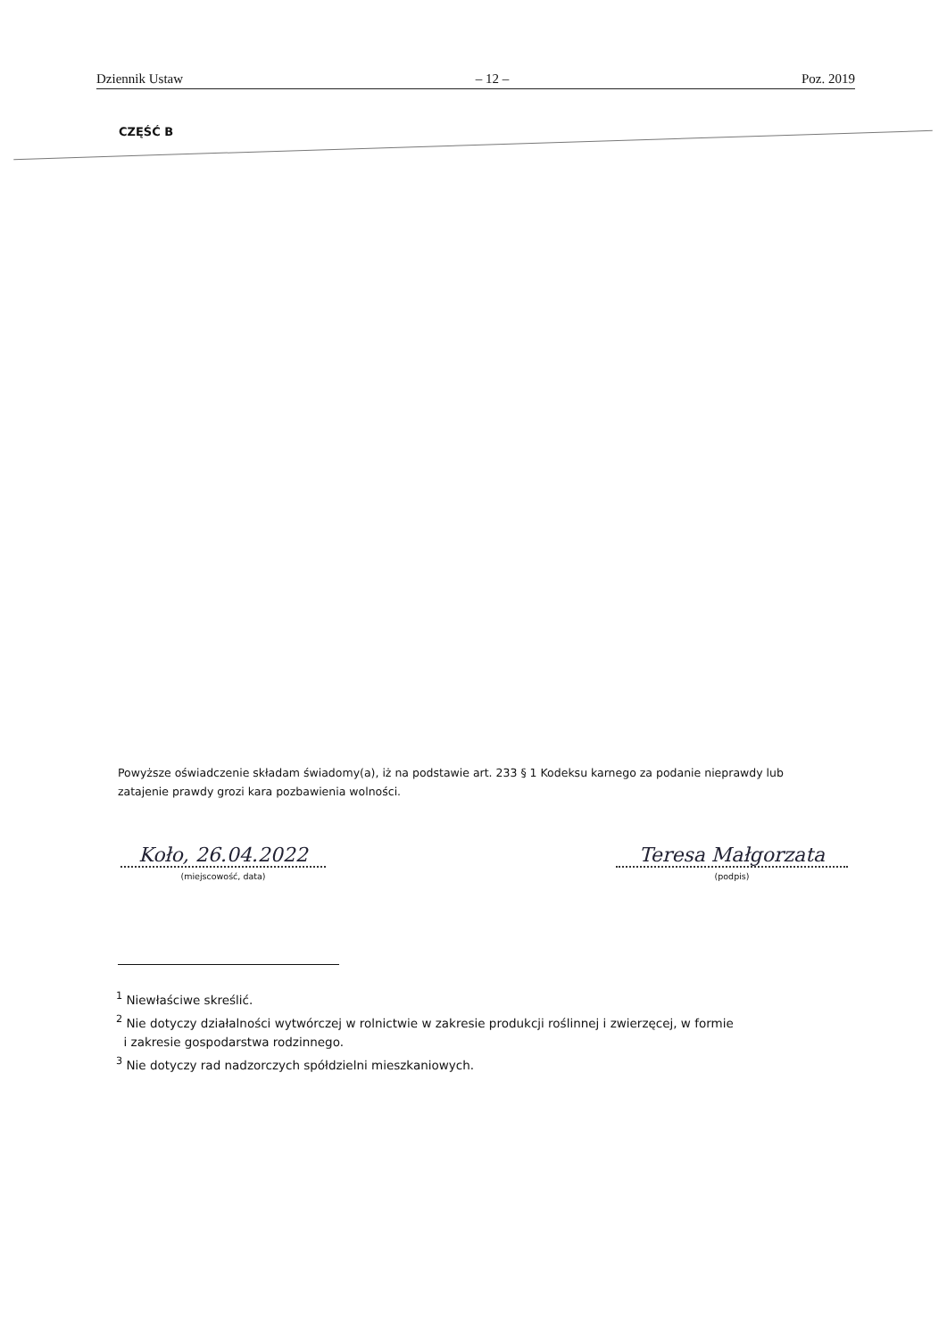Dziennik Ustaw – 12 – Poz. 2019
CZĘŚĆ B
Powyższe oświadczenie składam świadomy(a), iż na podstawie art. 233 § 1 Kodeksu karnego za podanie nieprawdy lub zatajenie prawdy grozi kara pozbawienia wolności.
Koło, 26.04.2022
(miejscowość, data)
Teresa Małgorzata
(podpis)
<sup>1</sup> Niewłaściwe skreślić.
<sup>2</sup> Nie dotyczy działalności wytwórczej w rolnictwie w zakresie produkcji roślinnej i zwierzęcej, w formie
i zakresie gospodarstwa rodzinnego.
<sup>3</sup> Nie dotyczy rad nadzorczych spółdzielni mieszkaniowych.